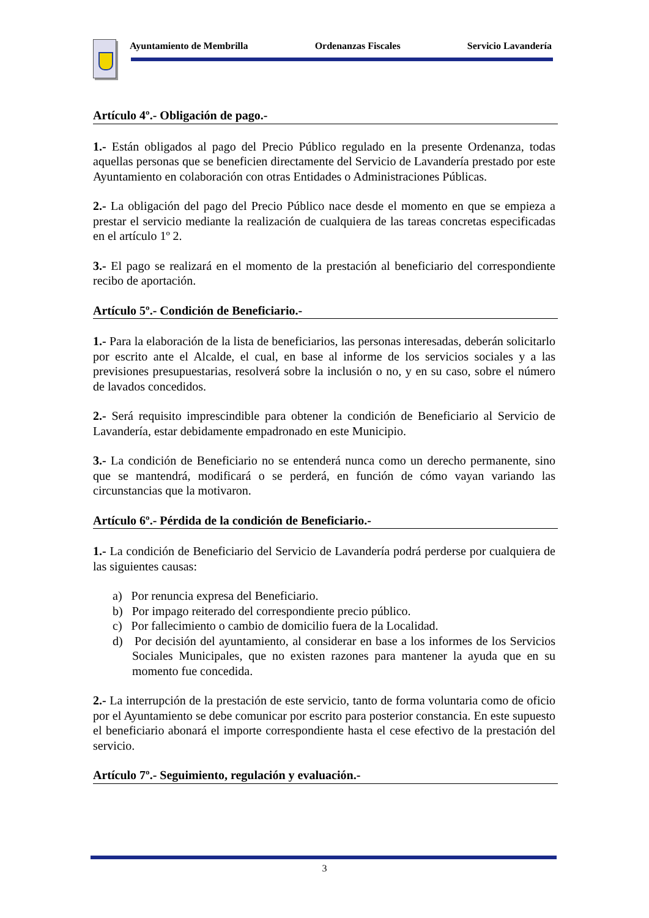Ayuntamiento de Membrilla Ordenanzas Fiscales Servicio Lavandería
Artículo 4º.- Obligación de pago.-
1.- Están obligados al pago del Precio Público regulado en la presente Ordenanza, todas aquellas personas que se beneficien directamente del Servicio de Lavandería prestado por este Ayuntamiento en colaboración con otras Entidades o Administraciones Públicas.
2.- La obligación del pago del Precio Público nace desde el momento en que se empieza a prestar el servicio mediante la realización de cualquiera de las tareas concretas especificadas en el artículo 1º 2.
3.- El pago se realizará en el momento de la prestación al beneficiario del correspondiente recibo de aportación.
Artículo 5º.- Condición de Beneficiario.-
1.- Para la elaboración de la lista de beneficiarios, las personas interesadas, deberán solicitarlo por escrito ante el Alcalde, el cual, en base al informe de los servicios sociales y a las previsiones presupuestarias, resolverá sobre la inclusión o no, y en su caso, sobre el número de lavados concedidos.
2.- Será requisito imprescindible para obtener la condición de Beneficiario al Servicio de Lavandería, estar debidamente empadronado en este Municipio.
3.- La condición de Beneficiario no se entenderá nunca como un derecho permanente, sino que se mantendrá, modificará o se perderá, en función de cómo vayan variando las circunstancias que la motivaron.
Artículo 6º.- Pérdida de la condición de Beneficiario.-
1.- La condición de Beneficiario del Servicio de Lavandería podrá perderse por cualquiera de las siguientes causas:
a) Por renuncia expresa del Beneficiario.
b) Por impago reiterado del correspondiente precio público.
c) Por fallecimiento o cambio de domicilio fuera de la Localidad.
d) Por decisión del ayuntamiento, al considerar en base a los informes de los Servicios Sociales Municipales, que no existen razones para mantener la ayuda que en su momento fue concedida.
2.- La interrupción de la prestación de este servicio, tanto de forma voluntaria como de oficio por el Ayuntamiento se debe comunicar por escrito para posterior constancia. En este supuesto el beneficiario abonará el importe correspondiente hasta el cese efectivo de la prestación del servicio.
Artículo 7º.- Seguimiento, regulación y evaluación.-
3